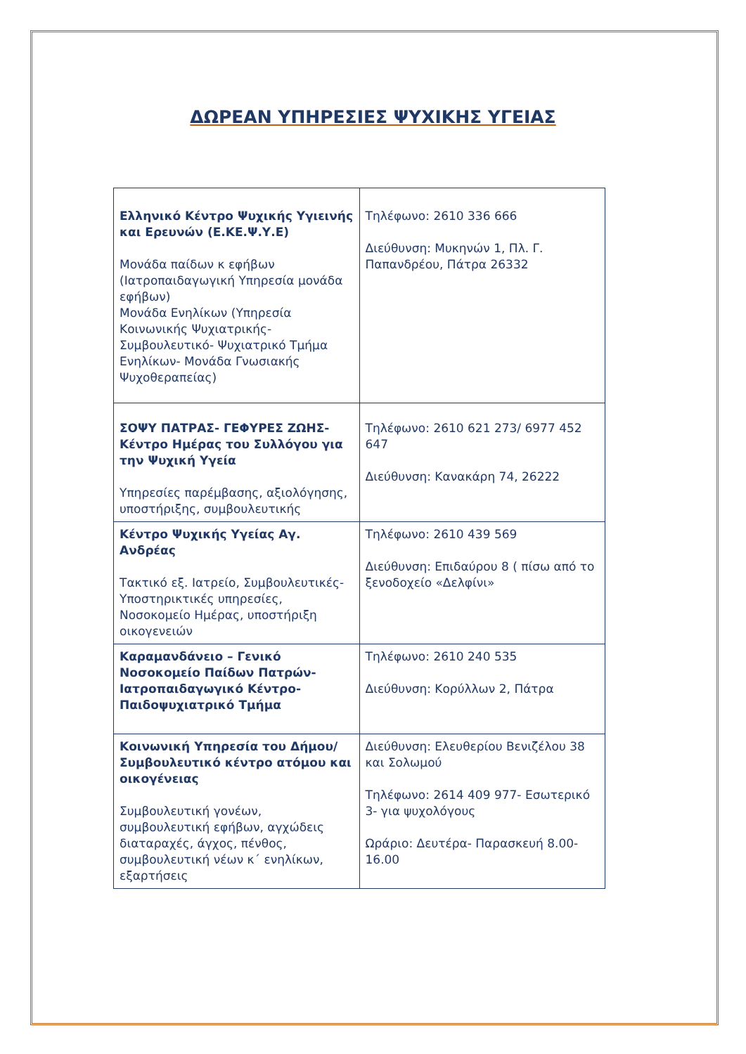ΔΩΡΕΑΝ ΥΠΗΡΕΣΙΕΣ ΨΥΧΙΚΗΣ ΥΓΕΙΑΣ
| Ελληνικό Κέντρο Ψυχικής Υγιεινής και Ερευνών (Ε.ΚΕ.Ψ.Υ.Ε) Μονάδα παίδων κ εφήβων (Ιατροπαιδαγωγική Υπηρεσία μονάδα εφήβων) Μονάδα Ενηλίκων (Υπηρεσία Κοινωνικής Ψυχιατρικής- Συμβουλευτικό- Ψυχιατρικό Τμήμα Ενηλίκων- Μονάδα Γνωσιακής Ψυχοθεραπείας) | Τηλέφωνο: 2610 336 666 Διεύθυνση: Μυκηνών 1, Πλ. Γ. Παπανδρέου, Πάτρα 26332 |
| ΣΟΨΥ ΠΑΤΡΑΣ- ΓΕΦΥΡΕΣ ΖΩΗΣ- Κέντρο Ημέρας του Συλλόγου για την Ψυχική Υγεία Υπηρεσίες παρέμβασης, αξιολόγησης, υποστήριξης, συμβουλευτικής | Τηλέφωνο: 2610 621 273/ 6977 452 647 Διεύθυνση: Κανακάρη 74, 26222 |
| Κέντρο Ψυχικής Υγείας Αγ. Ανδρέας Τακτικό εξ. Ιατρείο, Συμβουλευτικές- Υποστηρικτικές υπηρεσίες, Νοσοκομείο Ημέρας, υποστήριξη οικογενειών | Τηλέφωνο: 2610 439 569 Διεύθυνση: Επιδαύρου 8 ( πίσω από το ξενοδοχείο «Δελφίνι» |
| Καραμανδάνειο – Γενικό Νοσοκομείο Παίδων Πατρών- Ιατροπαιδαγωγικό Κέντρο- Παιδοψυχιατρικό Τμήμα | Τηλέφωνο: 2610 240 535 Διεύθυνση: Κορύλλων 2, Πάτρα |
| Κοινωνική Υπηρεσία του Δήμου/ Συμβουλευτικό κέντρο ατόμου και οικογένειας Συμβουλευτική γονέων, συμβουλευτική εφήβων, αγχώδεις διαταραχές, άγχος, πένθος, συμβουλευτική νέων κ΄ ενηλίκων, εξαρτήσεις | Διεύθυνση: Ελευθερίου Βενιζέλου 38 και Σολωμού Τηλέφωνο: 2614 409 977- Εσωτερικό 3- για ψυχολόγους Ωράριο: Δευτέρα- Παρασκευή 8.00-16.00 |